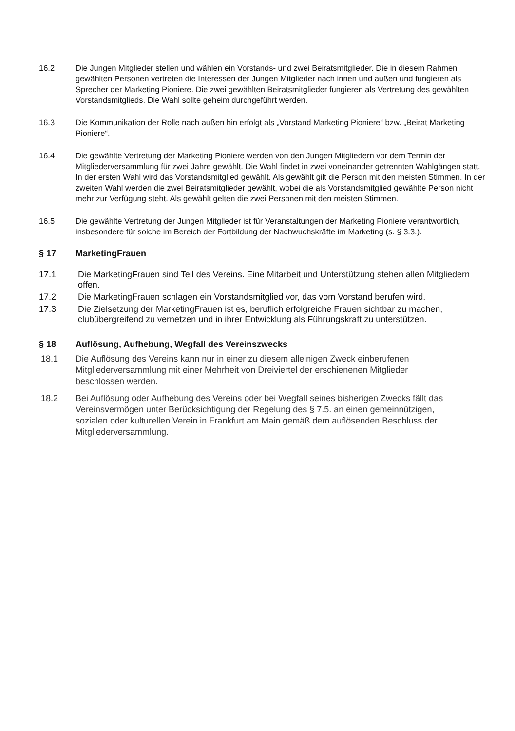16.2 Die Jungen Mitglieder stellen und wählen ein Vorstands- und zwei Beiratsmitglieder. Die in diesem Rahmen gewählten Personen vertreten die Interessen der Jungen Mitglieder nach innen und außen und fungieren als Sprecher der Marketing Pioniere. Die zwei gewählten Beiratsmitglieder fungieren als Vertretung des gewählten Vorstandsmitglieds. Die Wahl sollte geheim durchgeführt werden.
16.3 Die Kommunikation der Rolle nach außen hin erfolgt als „Vorstand Marketing Pioniere“ bzw. „Beirat Marketing Pioniere“.
16.4 Die gewählte Vertretung der Marketing Pioniere werden von den Jungen Mitgliedern vor dem Termin der Mitgliederversammlung für zwei Jahre gewählt. Die Wahl findet in zwei voneinander getrennten Wahlgängen statt. In der ersten Wahl wird das Vorstandsmitglied gewählt. Als gewählt gilt die Person mit den meisten Stimmen. In der zweiten Wahl werden die zwei Beiratsmitglieder gewählt, wobei die als Vorstandsmitglied gewählte Person nicht mehr zur Verfügung steht. Als gewählt gelten die zwei Personen mit den meisten Stimmen.
16.5 Die gewählte Vertretung der Jungen Mitglieder ist für Veranstaltungen der Marketing Pioniere verantwortlich, insbesondere für solche im Bereich der Fortbildung der Nachwuchskräfte im Marketing (s. § 3.3.).
§ 17 MarketingFrauen
17.1 Die MarketingFrauen sind Teil des Vereins. Eine Mitarbeit und Unterstützung stehen allen Mitgliedern offen.
17.2 Die MarketingFrauen schlagen ein Vorstandsmitglied vor, das vom Vorstand berufen wird.
17.3 Die Zielsetzung der MarketingFrauen ist es, beruflich erfolgreiche Frauen sichtbar zu machen, clubübergreifend zu vernetzen und in ihrer Entwicklung als Führungskraft zu unterstützen.
§ 18 Auflösung, Aufhebung, Wegfall des Vereinszwecks
18.1 Die Auflösung des Vereins kann nur in einer zu diesem alleinigen Zweck einberufenen Mitgliederversammlung mit einer Mehrheit von Dreiviertel der erschienenen Mitglieder beschlossen werden.
18.2 Bei Auflösung oder Aufhebung des Vereins oder bei Wegfall seines bisherigen Zwecks fällt das Vereinsvermögen unter Berücksichtigung der Regelung des § 7.5. an einen gemeinnützigen, sozialen oder kulturellen Verein in Frankfurt am Main gemäß dem auflösenden Beschluss der Mitgliederversammlung.